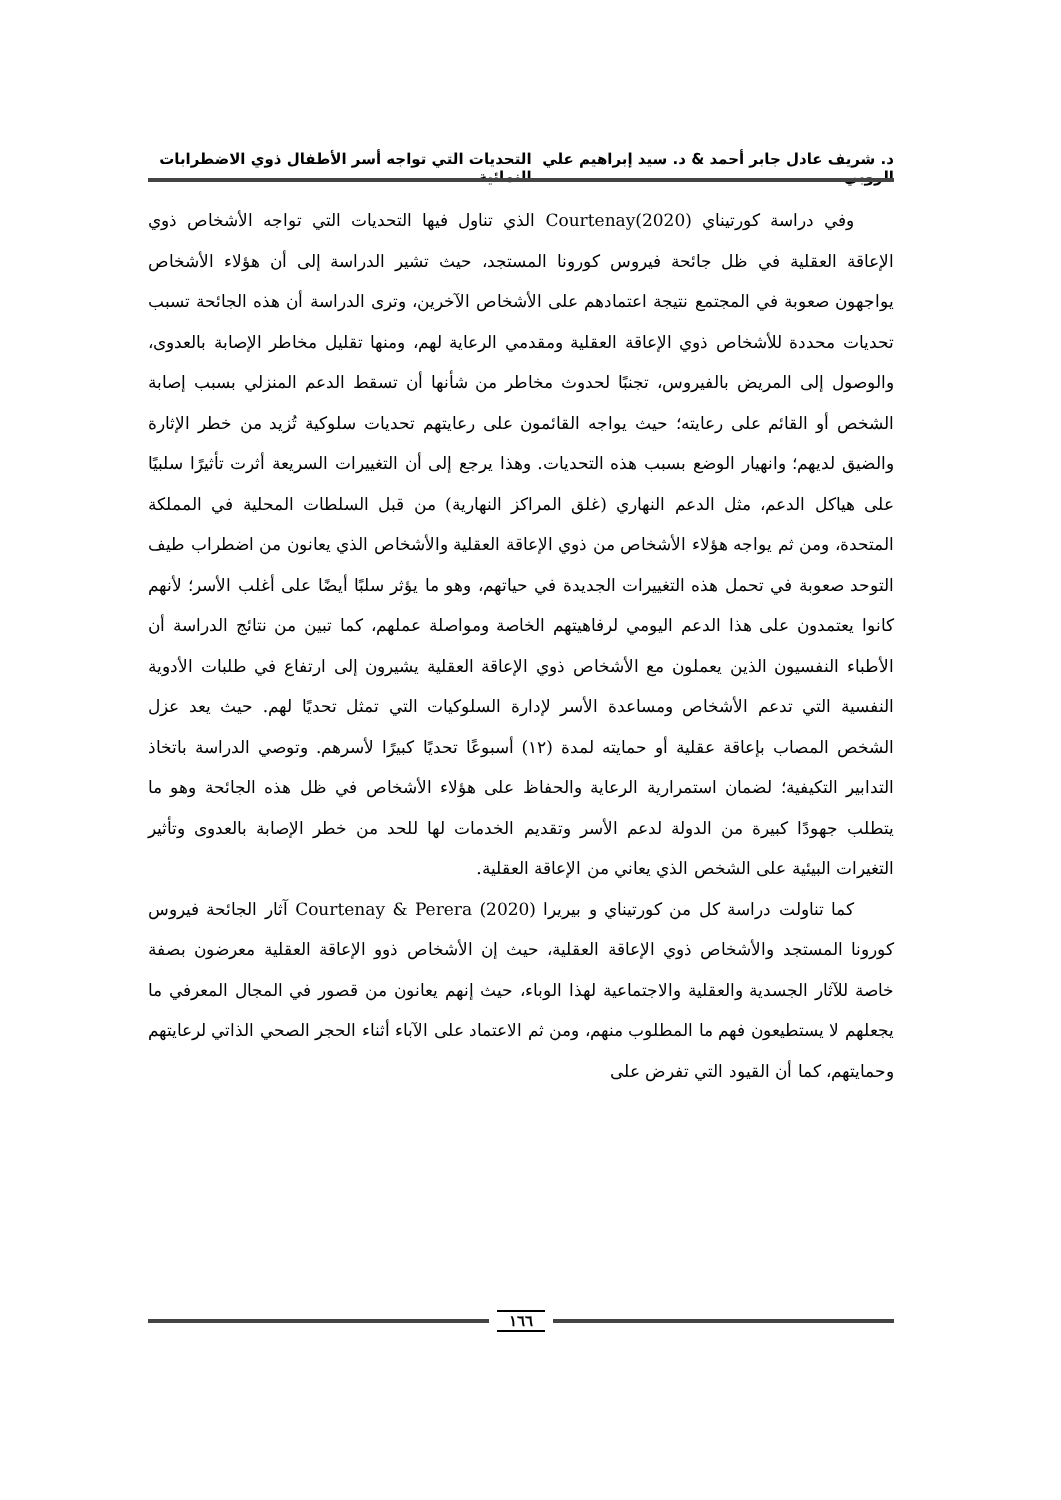د. شريف عادل جابر أحمد & د. سيد إبراهيم علي الروبي التحديات التي تواجه أسر الأطفال ذوي الاضطرابات النمائية
وفي دراسة كورتيناي (Courtenay(2020 الذي تناول فيها التحديات التي تواجه الأشخاص ذوي الإعاقة العقلية في ظل جائحة فيروس كورونا المستجد، حيث تشير الدراسة إلى أن هؤلاء الأشخاص يواجهون صعوبة في المجتمع نتيجة اعتمادهم على الأشخاص الآخرين، وترى الدراسة أن هذه الجائحة تسبب تحديات محددة للأشخاص ذوي الإعاقة العقلية ومقدمي الرعاية لهم، ومنها تقليل مخاطر الإصابة بالعدوى، والوصول إلى المريض بالفيروس، تجنبًا لحدوث مخاطر من شأنها أن تسقط الدعم المنزلي بسبب إصابة الشخص أو القائم على رعايته؛ حيث يواجه القائمون على رعايتهم تحديات سلوكية تُزيد من خطر الإثارة والضيق لديهم؛ وانهيار الوضع بسبب هذه التحديات. وهذا يرجع إلى أن التغييرات السريعة أثرت تأثيرًا سلبيًا على هياكل الدعم، مثل الدعم النهاري (غلق المراكز النهارية) من قبل السلطات المحلية في المملكة المتحدة، ومن ثم يواجه هؤلاء الأشخاص من ذوي الإعاقة العقلية والأشخاص الذي يعانون من اضطراب طيف التوحد صعوبة في تحمل هذه التغييرات الجديدة في حياتهم، وهو ما يؤثر سلبًا أيضًا على أغلب الأسر؛ لأنهم كانوا يعتمدون على هذا الدعم اليومي لرفاهيتهم الخاصة ومواصلة عملهم، كما تبين من نتائج الدراسة أن الأطباء النفسيون الذين يعملون مع الأشخاص ذوي الإعاقة العقلية يشيرون إلى ارتفاع في طلبات الأدوية النفسية التي تدعم الأشخاص ومساعدة الأسر لإدارة السلوكيات التي تمثل تحديًا لهم. حيث يعد عزل الشخص المصاب بإعاقة عقلية أو حمايته لمدة (١٢) أسبوعًا تحديًا كبيرًا لأسرهم. وتوصي الدراسة باتخاذ التدابير التكيفية؛ لضمان استمرارية الرعاية والحفاظ على هؤلاء الأشخاص في ظل هذه الجائحة وهو ما يتطلب جهودًا كبيرة من الدولة لدعم الأسر وتقديم الخدمات لها للحد من خطر الإصابة بالعدوى وتأثير التغيرات البيئية على الشخص الذي يعاني من الإعاقة العقلية.
كما تناولت دراسة كل من كورتيناي و بيريرا (Courtenay & Perera (2020 آثار الجائحة فيروس كورونا المستجد والأشخاص ذوي الإعاقة العقلية، حيث إن الأشخاص ذوو الإعاقة العقلية معرضون بصفة خاصة للآثار الجسدية والعقلية والاجتماعية لهذا الوباء، حيث إنهم يعانون من قصور في المجال المعرفي ما يجعلهم لا يستطيعون فهم ما المطلوب منهم، ومن ثم الاعتماد على الآباء أثناء الحجر الصحي الذاتي لرعايتهم وحمايتهم، كما أن القيود التي تفرض على
١٦٦